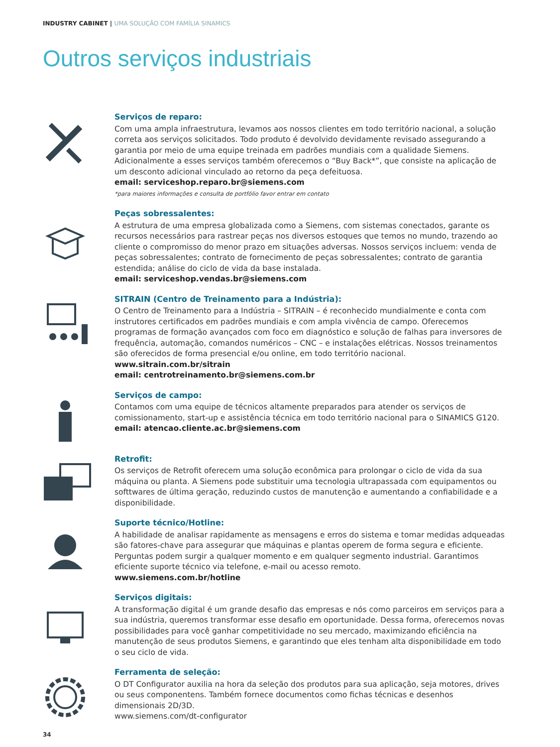INDUSTRY CABINET | UMA SOLUÇÃO COM FAMÍLIA SINAMICS
Outros serviços industriais
Serviços de reparo:
Com uma ampla infraestrutura, levamos aos nossos clientes em todo território nacional, a solução correta aos serviços solicitados. Todo produto é devolvido devidamente revisado assegurando a garantia por meio de uma equipe treinada em padrões mundiais com a qualidade Siemens. Adicionalmente a esses serviços também oferecemos o “Buy Back*”, que consiste na aplicação de um desconto adicional vinculado ao retorno da peça defeituosa.
email: serviceshop.reparo.br@siemens.com
*para maiores informações e consulta de portfólio favor entrar em contato
Peças sobressalentes:
A estrutura de uma empresa globalizada como a Siemens, com sistemas conectados, garante os recursos necessários para rastrear peças nos diversos estoques que temos no mundo, trazendo ao cliente o compromisso do menor prazo em situações adversas. Nossos serviços incluem: venda de peças sobressalentes; contrato de fornecimento de peças sobressalentes; contrato de garantia estendida; análise do ciclo de vida da base instalada.
email: serviceshop.vendas.br@siemens.com
SITRAIN (Centro de Treinamento para a Indústria):
O Centro de Treinamento para a Indústria – SITRAIN – é reconhecido mundialmente e conta com instrutores certificados em padrões mundiais e com ampla vivência de campo. Oferecemos programas de formação avançados com foco em diagnóstico e solução de falhas para inversores de frequência, automação, comandos numéricos – CNC – e instalações elétricas. Nossos treinamentos são oferecidos de forma presencial e/ou online, em todo território nacional.
www.sitrain.com.br/sitrain
email: centrotreinamento.br@siemens.com.br
Serviços de campo:
Contamos com uma equipe de técnicos altamente preparados para atender os serviços de comissionamento, start-up e assistência técnica em todo território nacional para o SINAMICS G120.
email: atencao.cliente.ac.br@siemens.com
Retrofit:
Os serviços de Retrofit oferecem uma solução econômica para prolongar o ciclo de vida da sua máquina ou planta. A Siemens pode substituir uma tecnologia ultrapassada com equipamentos ou softtwares de última geração, reduzindo custos de manutenção e aumentando a confiabilidade e a disponibilidade.
Suporte técnico/Hotline:
A habilidade de analisar rapidamente as mensagens e erros do sistema e tomar medidas adqueadas são fatores-chave para assegurar que máquinas e plantas operem de forma segura e eficiente. Perguntas podem surgir a qualquer momento e em qualquer segmento industrial. Garantimos eficiente suporte técnico via telefone, e-mail ou acesso remoto.
www.siemens.com.br/hotline
Serviços digitais:
A transformação digital é um grande desafio das empresas e nós como parceiros em serviços para a sua indústria, queremos transformar esse desafio em oportunidade. Dessa forma, oferecemos novas possibilidades para você ganhar competitividade no seu mercado, maximizando eficiência na manutenção de seus produtos Siemens, e garantindo que eles tenham alta disponibilidade em todo o seu ciclo de vida.
Ferramenta de seleção:
O DT Configurator auxilia na hora da seleção dos produtos para sua aplicação, seja motores, drives ou seus componentens. Também fornece documentos como fichas técnicas e desenhos dimensionais 2D/3D.
www.siemens.com/dt-configurator
34